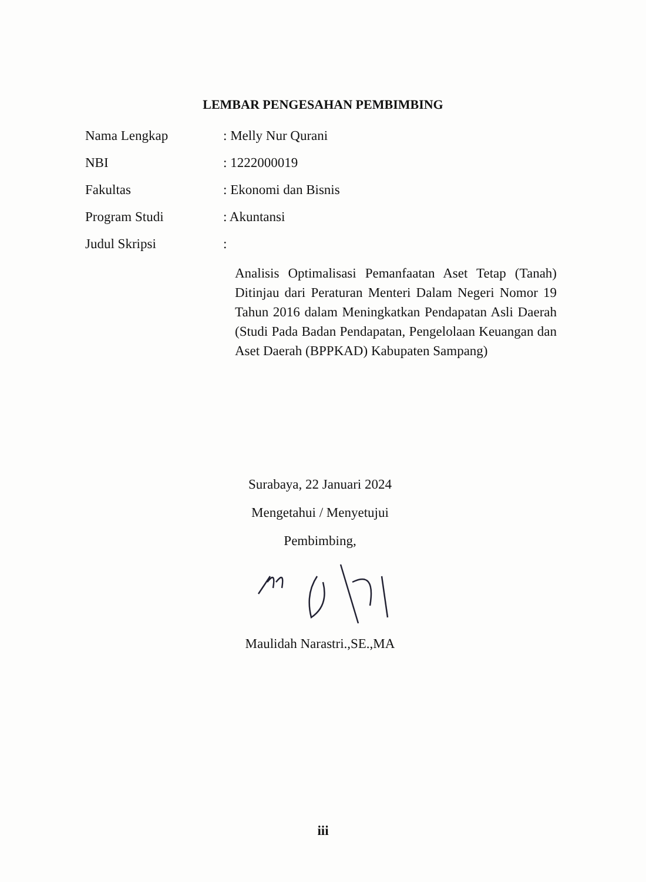LEMBAR PENGESAHAN PEMBIMBING
Nama Lengkap : Melly Nur Qurani
NBI : 1222000019
Fakultas : Ekonomi dan Bisnis
Program Studi : Akuntansi
Judul Skripsi :
Analisis Optimalisasi Pemanfaatan Aset Tetap (Tanah) Ditinjau dari Peraturan Menteri Dalam Negeri Nomor 19 Tahun 2016 dalam Meningkatkan Pendapatan Asli Daerah (Studi Pada Badan Pendapatan, Pengelolaan Keuangan dan Aset Daerah (BPPKAD) Kabupaten Sampang)
Surabaya, 22 Januari 2024
Mengetahui / Menyetujui
Pembimbing,
Maulidah Narastri.,SE.,MA
iii